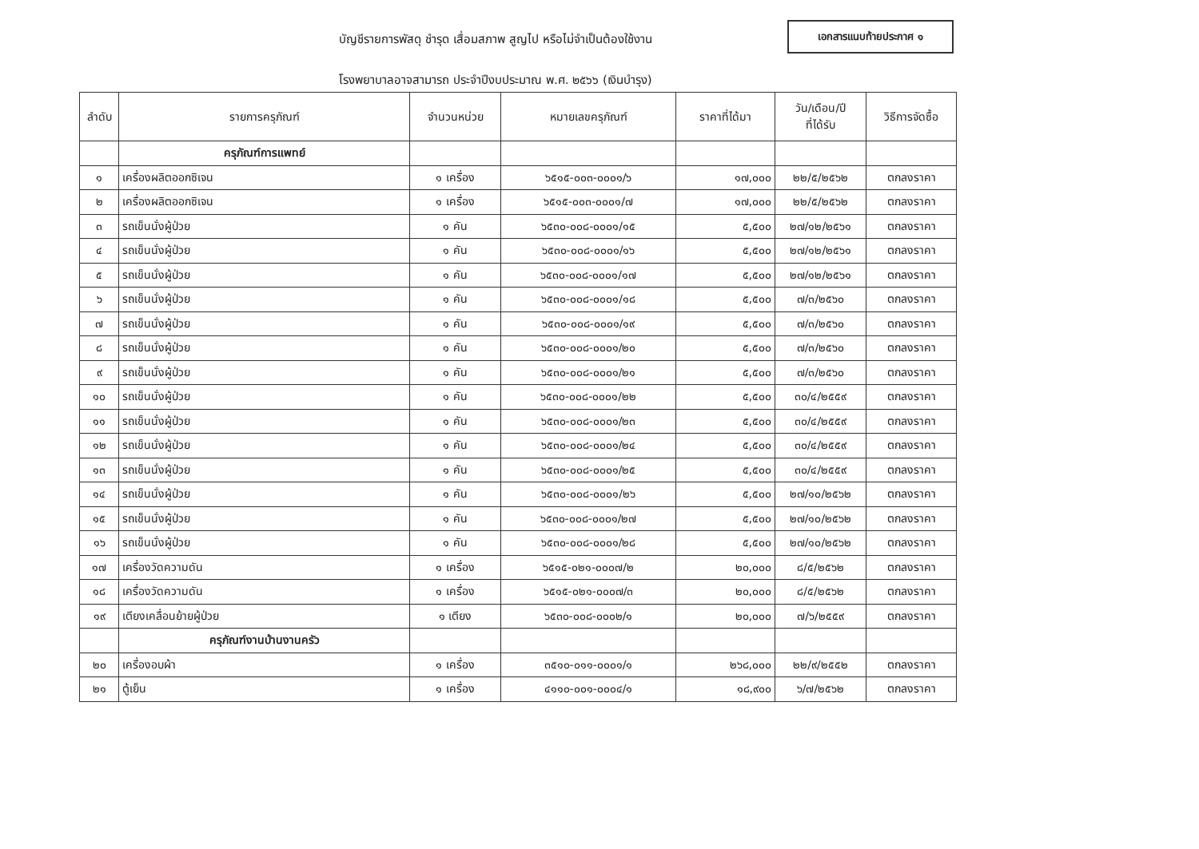บัญชีรายการพัสดุ ชำรุด เสื่อมสภาพ สูญไป หรือไม่จำเป็นต้องใช้งาน
เอกสารแนบท้ายประกาศ ๑
โรงพยาบาลอาจสามารถ ประจำปีงบประมาณ พ.ศ. ๒๕๖๖ (เงินบำรุง)
| ลำดับ | รายการครุภัณฑ์ | จำนวนหน่วย | หมายเลขครุภัณฑ์ | ราคาที่ได้มา | วัน/เดือน/ปี ที่ได้รับ | วิธีการจัดซื้อ |
| --- | --- | --- | --- | --- | --- | --- |
| | ครุภัณฑ์การแพทย์ | | | | | |
| ๑ | เครื่องผลิตออกซิเจน | ๑ เครื่อง | ๖๕๑๕-๐๐๓-๐๐๐๑/๖ | ๑๗,๐๐๐ | ๒๒/๕/๒๕๖๒ | ตกลงราคา |
| ๒ | เครื่องผลิตออกซิเจน | ๑ เครื่อง | ๖๕๑๕-๐๐๓-๐๐๐๑/๗ | ๑๗,๐๐๐ | ๒๒/๕/๒๕๖๒ | ตกลงราคา |
| ๓ | รถเข็นนั่งผู้ป่วย | ๑ คัน | ๖๕๓๐-๐๐๘-๐๐๐๑/๑๕ | ๕,๕๐๐ | ๒๗/๑๒/๒๕๖๑ | ตกลงราคา |
| ๔ | รถเข็นนั่งผู้ป่วย | ๑ คัน | ๖๕๓๐-๐๐๘-๐๐๐๑/๑๖ | ๕,๕๐๐ | ๒๗/๑๒/๒๕๖๑ | ตกลงราคา |
| ๕ | รถเข็นนั่งผู้ป่วย | ๑ คัน | ๖๕๓๐-๐๐๘-๐๐๐๑/๑๗ | ๕,๕๐๐ | ๒๗/๑๒/๒๕๖๑ | ตกลงราคา |
| ๖ | รถเข็นนั่งผู้ป่วย | ๑ คัน | ๖๕๓๐-๐๐๘-๐๐๐๑/๑๘ | ๕,๕๐๐ | ๗/๓/๒๕๖๐ | ตกลงราคา |
| ๗ | รถเข็นนั่งผู้ป่วย | ๑ คัน | ๖๕๓๐-๐๐๘-๐๐๐๑/๑๙ | ๕,๕๐๐ | ๗/๓/๒๕๖๐ | ตกลงราคา |
| ๘ | รถเข็นนั่งผู้ป่วย | ๑ คัน | ๖๕๓๐-๐๐๘-๐๐๐๑/๒๐ | ๕,๕๐๐ | ๗/๓/๒๕๖๐ | ตกลงราคา |
| ๙ | รถเข็นนั่งผู้ป่วย | ๑ คัน | ๖๕๓๐-๐๐๘-๐๐๐๑/๒๑ | ๕,๕๐๐ | ๗/๓/๒๕๖๐ | ตกลงราคา |
| ๑๐ | รถเข็นนั่งผู้ป่วย | ๑ คัน | ๖๕๓๐-๐๐๘-๐๐๐๑/๒๒ | ๕,๕๐๐ | ๓๐/๔/๒๕๕๙ | ตกลงราคา |
| ๑๑ | รถเข็นนั่งผู้ป่วย | ๑ คัน | ๖๕๓๐-๐๐๘-๐๐๐๑/๒๓ | ๕,๕๐๐ | ๓๐/๔/๒๕๕๙ | ตกลงราคา |
| ๑๒ | รถเข็นนั่งผู้ป่วย | ๑ คัน | ๖๕๓๐-๐๐๘-๐๐๐๑/๒๔ | ๕,๕๐๐ | ๓๐/๔/๒๕๕๙ | ตกลงราคา |
| ๑๓ | รถเข็นนั่งผู้ป่วย | ๑ คัน | ๖๕๓๐-๐๐๘-๐๐๐๑/๒๕ | ๕,๕๐๐ | ๓๐/๔/๒๕๕๙ | ตกลงราคา |
| ๑๔ | รถเข็นนั่งผู้ป่วย | ๑ คัน | ๖๕๓๐-๐๐๘-๐๐๐๑/๒๖ | ๕,๕๐๐ | ๒๗/๑๐/๒๕๖๒ | ตกลงราคา |
| ๑๕ | รถเข็นนั่งผู้ป่วย | ๑ คัน | ๖๕๓๐-๐๐๘-๐๐๐๑/๒๗ | ๕,๕๐๐ | ๒๗/๑๐/๒๕๖๒ | ตกลงราคา |
| ๑๖ | รถเข็นนั่งผู้ป่วย | ๑ คัน | ๖๕๓๐-๐๐๘-๐๐๐๑/๒๘ | ๕,๕๐๐ | ๒๗/๑๐/๒๕๖๒ | ตกลงราคา |
| ๑๗ | เครื่องวัดความดัน | ๑ เครื่อง | ๖๕๑๕-๐๒๑-๐๐๐๗/๒ | ๒๐,๐๐๐ | ๘/๕/๒๕๖๒ | ตกลงราคา |
| ๑๘ | เครื่องวัดความดัน | ๑ เครื่อง | ๖๕๑๕-๐๒๑-๐๐๐๗/๓ | ๒๐,๐๐๐ | ๘/๕/๒๕๖๒ | ตกลงราคา |
| ๑๙ | เตียงเคลื่อนย้ายผู้ป่วย | ๑ เตียง | ๖๕๓๐-๐๐๘-๐๐๐๒/๑ | ๒๐,๐๐๐ | ๗/๖/๒๕๕๙ | ตกลงราคา |
| | ครุภัณฑ์งานบ้านงานครัว | | | | | |
| ๒๐ | เครื่องอบผ้า | ๑ เครื่อง | ๓๕๑๐-๐๑๑-๐๐๐๑/๑ | ๒๖๘,๐๐๐ | ๒๒/๙/๒๕๕๒ | ตกลงราคา |
| ๒๑ | ตู้เย็น | ๑ เครื่อง | ๔๑๑๐-๐๐๑-๐๐๐๔/๑ | ๑๘,๙๐๐ | ๖/๗/๒๕๖๒ | ตกลงราคา |